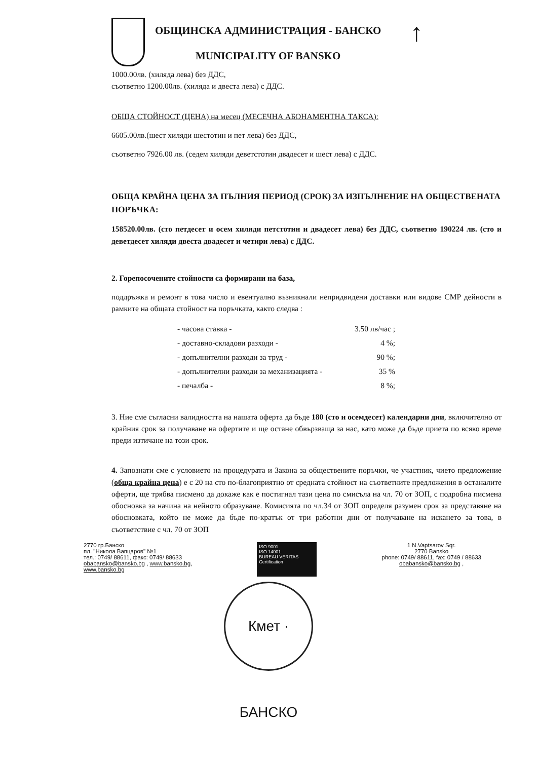ОБЩИНСКА АДМИНИСТРАЦИЯ - БАНСКО
MUNICIPALITY OF BANSKO
↑
1000.00лв. (хиляда лева) без ДДС,
съответно 1200.00лв. (хиляда и двеста лева) с ДДС.
ОБЩА СТОЙНОСТ (ЦЕНА) на месец (МЕСЕЧНА АБОНАМЕНТНА ТАКСА):
6605.00лв.(шест хиляди шестотин и пет лева) без ДДС,
съответно 7926.00 лв. (седем хиляди деветстотин двадесет и шест лева) с ДДС.
ОБЩА КРАЙНА ЦЕНА ЗА ПЪЛНИЯ ПЕРИОД (СРОК) ЗА ИЗПЪЛНЕНИЕ НА ОБЩЕСТВЕНАТА ПОРЪЧКА:
158520.00лв. (сто петдесет и осем хиляди петстотин и двадесет лева) без ДДС, съответно 190224 лв. (сто и деветдесет хиляди двеста двадесет и четири лева) с ДДС.
2. Горепосочените стойности са формирани на база,
поддръжка и ремонт в това число и евентуално възникнали непридвидени доставки или видове СМР дейности в рамките на общата стойност на поръчката, както следва :
- часова ставка - 3.50 лв/час ;
- доставно-складови разходи - 4 %;
- допълнителни разходи за труд - 90 %;
- допълнителни разходи за механизацията - 35 %
- печалба - 8 %;
3. Ние сме съгласни валидността на нашата оферта да бъде 180 (сто и осемдесет) календарни дни, включително от крайния срок за получаване на офертите и ще остане обвързваща за нас, като може да бъде приета по всяко време преди изтичане на този срок.
4. Запознати сме с условието на процедурата и Закона за обществените поръчки, че участник, чието предложение (обща крайна цена) е с 20 на сто по-благоприятно от средната стойност на съответните предложения в останалите оферти, ще трябва писмено да докаже как е постигнал тази цена по смисъла на чл. 70 от ЗОП, с подробна писмена обосновка за начина на нейното образуване. Комисията по чл.34 от ЗОП определя разумен срок за представяне на обосновката, който не може да бъде по-кратък от три работни дни от получаване на искането за това, в съответствие с чл. 70 от ЗОП
2770 гр.Банско
пл. "Никола Вапцаров" №1
тел.: 0749/ 88611, факс: 0749/ 88633
obabansko@bansko.bg , www.bansko.bg,
www.bansko.bg
ISO 9001
ISO 14001
BUREAU VERITAS
Certification
1 N.Vaptsarov Sqr.
2770 Bansko
phone: 0749/ 88611, fax: 0749 / 88633
obabansko@bansko.bg ,
Кмет · БАНСКО